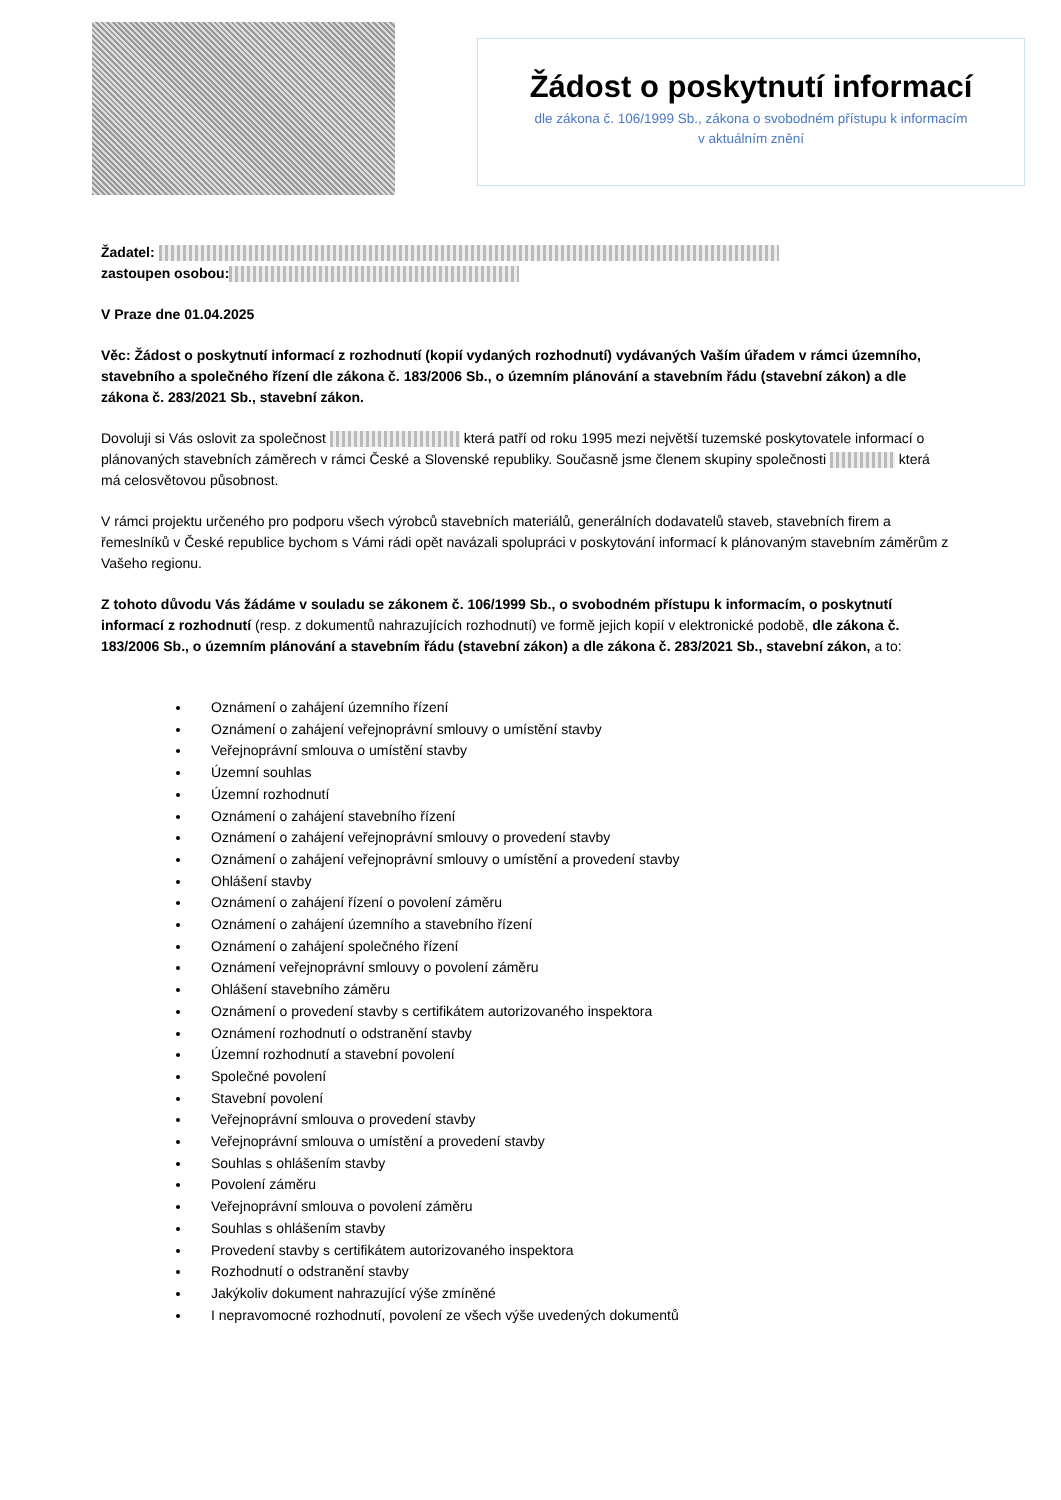Žádost o poskytnutí informací
dle zákona č. 106/1999 Sb., zákona o svobodném přístupu k informacím
v aktuálním znění
Žadatel:
zastoupen osobou:
V Praze dne 01.04.2025
Věc: Žádost o poskytnutí informací z rozhodnutí (kopií vydaných rozhodnutí) vydávaných Vaším úřadem v rámci územního, stavebního a společného řízení dle zákona č. 183/2006 Sb., o územním plánování a stavebním řádu (stavební zákon) a dle zákona č. 283/2021 Sb., stavební zákon.
Dovoluji si Vás oslovit za společnost která patří od roku 1995 mezi největší tuzemské poskytovatele informací o plánovaných stavebních záměrech v rámci České a Slovenské republiky. Současně jsme členem skupiny společnosti která má celosvětovou působnost.
V rámci projektu určeného pro podporu všech výrobců stavebních materiálů, generálních dodavatelů staveb, stavebních firem a řemeslníků v České republice bychom s Vámi rádi opět navázali spolupráci v poskytování informací k plánovaným stavebním záměrům z Vašeho regionu.
Z tohoto důvodu Vás žádáme v souladu se zákonem č. 106/1999 Sb., o svobodném přístupu k informacím, o poskytnutí informací z rozhodnutí (resp. z dokumentů nahrazujících rozhodnutí) ve formě jejich kopií v elektronické podobě, dle zákona č. 183/2006 Sb., o územním plánování a stavebním řádu (stavební zákon) a dle zákona č. 283/2021 Sb., stavební zákon, a to:
Oznámení o zahájení územního řízení
Oznámení o zahájení veřejnoprávní smlouvy o umístění stavby
Veřejnoprávní smlouva o umístění stavby
Územní souhlas
Územní rozhodnutí
Oznámení o zahájení stavebního řízení
Oznámení o zahájení veřejnoprávní smlouvy o provedení stavby
Oznámení o zahájení veřejnoprávní smlouvy o umístění a provedení stavby
Ohlášení stavby
Oznámení o zahájení řízení o povolení záměru
Oznámení o zahájení územního a stavebního řízení
Oznámení o zahájení společného řízení
Oznámení veřejnoprávní smlouvy o povolení záměru
Ohlášení stavebního záměru
Oznámení o provedení stavby s certifikátem autorizovaného inspektora
Oznámení rozhodnutí o odstranění stavby
Územní rozhodnutí a stavební povolení
Společné povolení
Stavební povolení
Veřejnoprávní smlouva o provedení stavby
Veřejnoprávní smlouva o umístění a provedení stavby
Souhlas s ohlášením stavby
Povolení záměru
Veřejnoprávní smlouva o povolení záměru
Souhlas s ohlášením stavby
Provedení stavby s certifikátem autorizovaného inspektora
Rozhodnutí o odstranění stavby
Jakýkoliv dokument nahrazující výše zmíněné
I nepravomocné rozhodnutí, povolení ze všech výše uvedených dokumentů